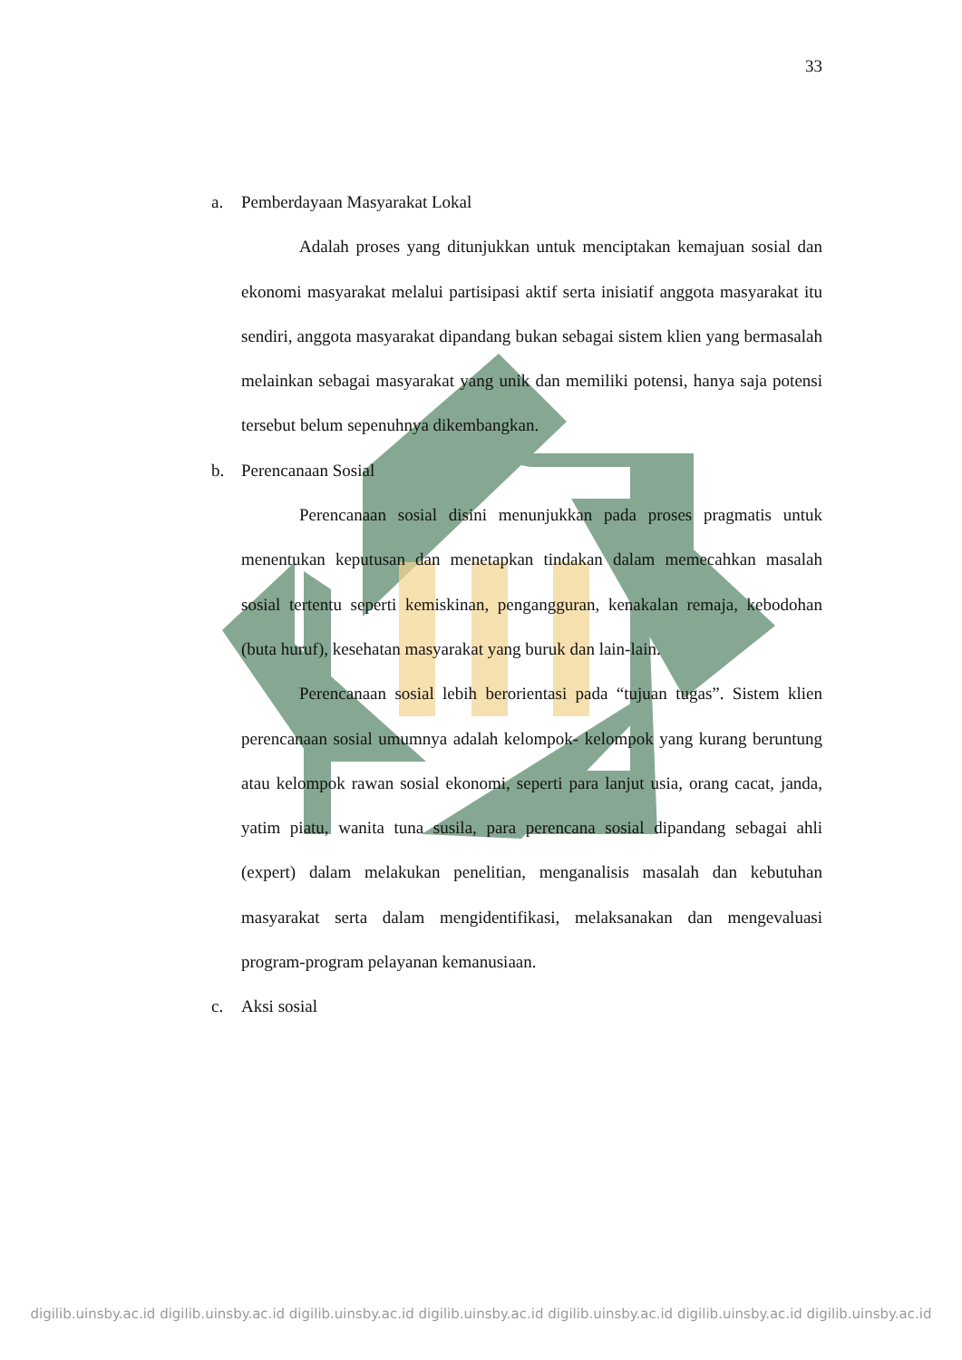33
a. Pemberdayaan Masyarakat Lokal
Adalah proses yang ditunjukkan untuk menciptakan kemajuan sosial dan ekonomi masyarakat melalui partisipasi aktif serta inisiatif anggota masyarakat itu sendiri, anggota masyarakat dipandang bukan sebagai sistem klien yang bermasalah melainkan sebagai masyarakat yang unik dan memiliki potensi, hanya saja potensi tersebut belum sepenuhnya dikembangkan.
b. Perencanaan Sosial
Perencanaan sosial disini menunjukkan pada proses pragmatis untuk menentukan keputusan dan menetapkan tindakan dalam memecahkan masalah sosial tertentu seperti kemiskinan, pengangguran, kenakalan remaja, kebodohan (buta huruf), kesehatan masyarakat yang buruk dan lain-lain.
Perencanaan sosial lebih berorientasi pada “tujuan tugas”. Sistem klien perencanaan sosial umumnya adalah kelompok- kelompok yang kurang beruntung atau kelompok rawan sosial ekonomi, seperti para lanjut usia, orang cacat, janda, yatim piatu, wanita tuna susila, para perencana sosial dipandang sebagai ahli (expert) dalam melakukan penelitian, menganalisis masalah dan kebutuhan masyarakat serta dalam mengidentifikasi, melaksanakan dan mengevaluasi program-program pelayanan kemanusiaan.
c. Aksi sosial
digilib.uinsby.ac.id digilib.uinsby.ac.id digilib.uinsby.ac.id digilib.uinsby.ac.id digilib.uinsby.ac.id digilib.uinsby.ac.id digilib.uinsby.ac.id